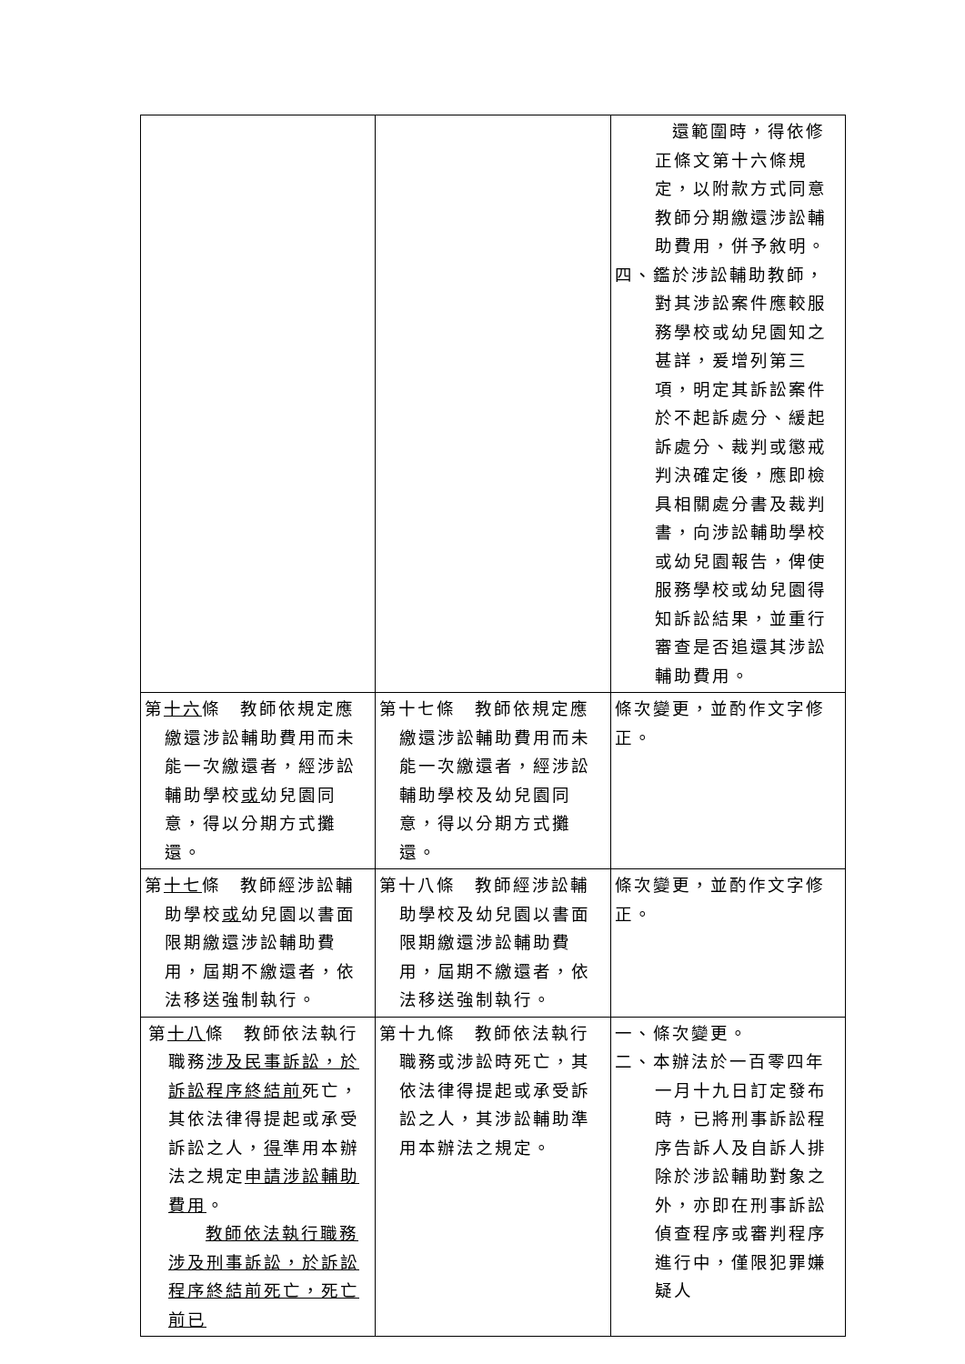| | | 還範圍時，得依修正條文第十六條規定，以附款方式同意教師分期繳還涉訟輔助費用，併予敘明。 四、鑑於涉訟輔助教師，對其涉訟案件應較服務學校或幼兒園知之甚詳，爰增列第三項，明定其訴訟案件於不起訴處分、緩起訴處分、裁判或懲戒判決確定後，應即檢具相關處分書及裁判書，向涉訟輔助學校或幼兒園報告，俾使服務學校或幼兒園得知訴訟結果，並重行審查是否追還其涉訟輔助費用。 |
| 第 十六 條 教師依規定應繳還涉訟輔助費用而未能一次繳還者，經涉訟輔助學校 或 幼兒園同意，得以分期方式攤還。 | 第十七條 教師依規定應繳還涉訟輔助費用而未能一次繳還者，經涉訟輔助學校及幼兒園同意，得以分期方式攤還。 | 條次變更，並酌作文字修正。 |
| 第 十七 條 教師經涉訟輔助學校 或 幼兒園以書面限期繳還涉訟輔助費用，屆期不繳還者，依法移送強制執行。 | 第十八條 教師經涉訟輔助學校及幼兒園以書面限期繳還涉訟輔助費用，屆期不繳還者，依法移送強制執行。 | 條次變更，並酌作文字修正。 |
| 第 十八 條 教師依法執行職務 涉及民事訴訟，於訴訟程序終結前 死亡，其依法律得提起或承受訴訟之人， 得 準用本辦法之規定 申請涉訟輔助費用 。 教師依法執行職務涉及刑事訴訟，於訴訟程序終結前死亡，死亡前已 | 第十九條 教師依法執行職務或涉訟時死亡，其依法律得提起或承受訴訟之人，其涉訟輔助準用本辦法之規定。 | 一、條次變更。 二、本辦法於一百零四年一月十九日訂定發布時，已將刑事訴訟程序告訴人及自訴人排除於涉訟輔助對象之外，亦即在刑事訴訟偵查程序或審判程序進行中，僅限犯罪嫌疑人 |